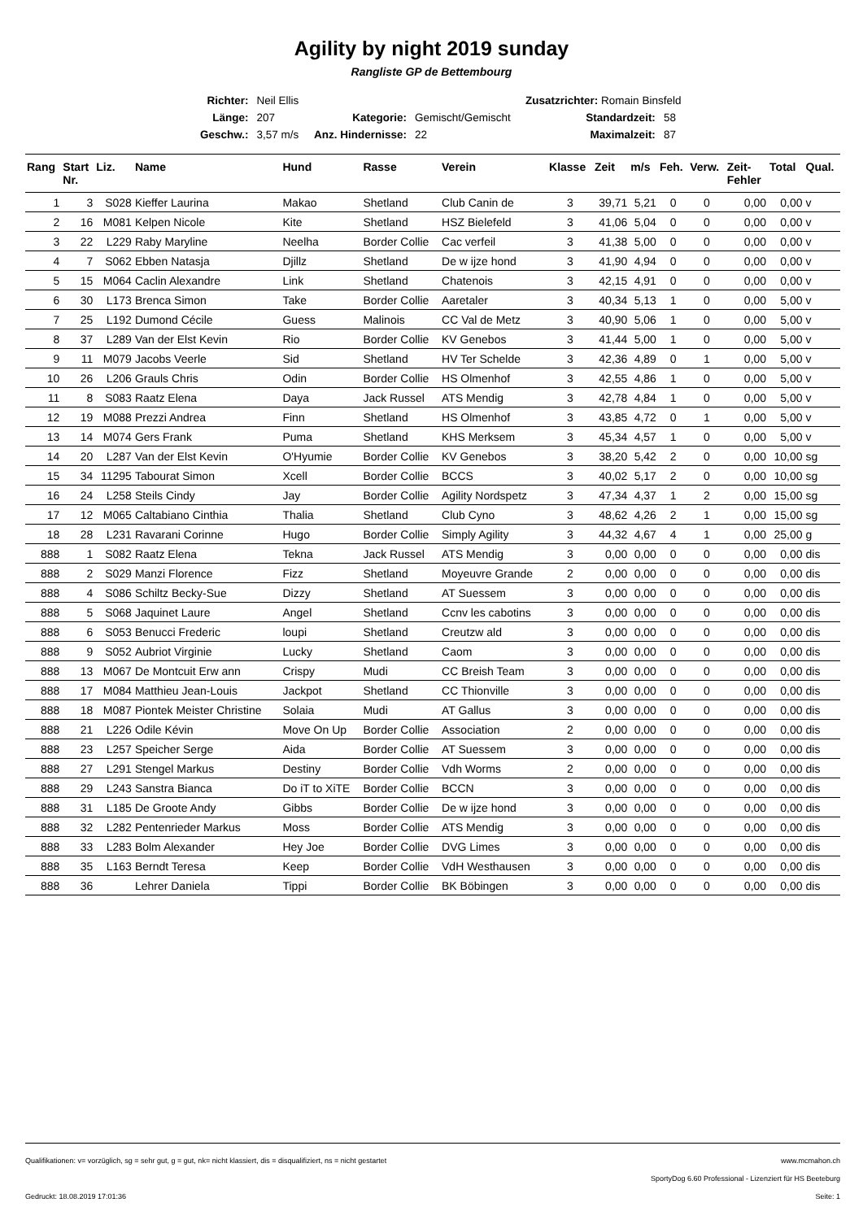Agility by night 2019 sunday
Rangliste GP de Bettembourg
| Richter: | Neil Ellis | | Zusatzrichter: Romain Binsfeld | | |
| Länge: | 207 | Kategorie: | Gemischt/Gemischt | Standardzeit: | 58 |
| Geschw.: | 3,57 m/s | Anz. Hindernisse: | 22 | Maximalzeit: | 87 |
| Rang | Start Nr. | Liz. | Name | Hund | Rasse | Verein | Klasse | Zeit | m/s | Feh. | Verw. | Zeit- Fehler | Total | Qual. |
| --- | --- | --- | --- | --- | --- | --- | --- | --- | --- | --- | --- | --- | --- | --- |
| 1 | 3 | S028 | Kieffer Laurina | Makao | Shetland | Club Canin de | 3 | 39,71 | 5,21 | 0 | 0 | 0,00 | 0,00 | v |
| 2 | 16 | M081 | Kelpen Nicole | Kite | Shetland | HSZ Bielefeld | 3 | 41,06 | 5,04 | 0 | 0 | 0,00 | 0,00 | v |
| 3 | 22 | L229 | Raby Maryline | Neelha | Border Collie | Cac verfeil | 3 | 41,38 | 5,00 | 0 | 0 | 0,00 | 0,00 | v |
| 4 | 7 | S062 | Ebben Natasja | Djillz | Shetland | De w ijze hond | 3 | 41,90 | 4,94 | 0 | 0 | 0,00 | 0,00 | v |
| 5 | 15 | M064 | Caclin Alexandre | Link | Shetland | Chatenois | 3 | 42,15 | 4,91 | 0 | 0 | 0,00 | 0,00 | v |
| 6 | 30 | L173 | Brenca Simon | Take | Border Collie | Aaretaler | 3 | 40,34 | 5,13 | 1 | 0 | 0,00 | 5,00 | v |
| 7 | 25 | L192 | Dumond Cécile | Guess | Malinois | CC Val de Metz | 3 | 40,90 | 5,06 | 1 | 0 | 0,00 | 5,00 | v |
| 8 | 37 | L289 | Van der Elst Kevin | Rio | Border Collie | KV Genebos | 3 | 41,44 | 5,00 | 1 | 0 | 0,00 | 5,00 | v |
| 9 | 11 | M079 | Jacobs Veerle | Sid | Shetland | HV Ter Schelde | 3 | 42,36 | 4,89 | 0 | 1 | 0,00 | 5,00 | v |
| 10 | 26 | L206 | Grauls Chris | Odin | Border Collie | HS Olmenhof | 3 | 42,55 | 4,86 | 1 | 0 | 0,00 | 5,00 | v |
| 11 | 8 | S083 | Raatz Elena | Daya | Jack Russel | ATS Mendig | 3 | 42,78 | 4,84 | 1 | 0 | 0,00 | 5,00 | v |
| 12 | 19 | M088 | Prezzi Andrea | Finn | Shetland | HS Olmenhof | 3 | 43,85 | 4,72 | 0 | 1 | 0,00 | 5,00 | v |
| 13 | 14 | M074 | Gers Frank | Puma | Shetland | KHS Merksem | 3 | 45,34 | 4,57 | 1 | 0 | 0,00 | 5,00 | v |
| 14 | 20 | L287 | Van der Elst Kevin | O'Hyumie | Border Collie | KV Genebos | 3 | 38,20 | 5,42 | 2 | 0 | 0,00 | 10,00 | sg |
| 15 | 34 | 11295 | Tabourat Simon | Xcell | Border Collie | BCCS | 3 | 40,02 | 5,17 | 2 | 0 | 0,00 | 10,00 | sg |
| 16 | 24 | L258 | Steils Cindy | Jay | Border Collie | Agility Nordspetz | 3 | 47,34 | 4,37 | 1 | 2 | 0,00 | 15,00 | sg |
| 17 | 12 | M065 | Caltabiano Cinthia | Thalia | Shetland | Club Cyno | 3 | 48,62 | 4,26 | 2 | 1 | 0,00 | 15,00 | sg |
| 18 | 28 | L231 | Ravarani Corinne | Hugo | Border Collie | Simply Agility | 3 | 44,32 | 4,67 | 4 | 1 | 0,00 | 25,00 | g |
| 888 | 1 | S082 | Raatz Elena | Tekna | Jack Russel | ATS Mendig | 3 | 0,00 | 0,00 | 0 | 0 | 0,00 | 0,00 | dis |
| 888 | 2 | S029 | Manzi Florence | Fizz | Shetland | Moyeuvre Grande | 2 | 0,00 | 0,00 | 0 | 0 | 0,00 | 0,00 | dis |
| 888 | 4 | S086 | Schiltz Becky-Sue | Dizzy | Shetland | AT Suessem | 3 | 0,00 | 0,00 | 0 | 0 | 0,00 | 0,00 | dis |
| 888 | 5 | S068 | Jaquinet Laure | Angel | Shetland | Ccnv les cabotins | 3 | 0,00 | 0,00 | 0 | 0 | 0,00 | 0,00 | dis |
| 888 | 6 | S053 | Benucci Frederic | loupi | Shetland | Creutzw ald | 3 | 0,00 | 0,00 | 0 | 0 | 0,00 | 0,00 | dis |
| 888 | 9 | S052 | Aubriot Virginie | Lucky | Shetland | Caom | 3 | 0,00 | 0,00 | 0 | 0 | 0,00 | 0,00 | dis |
| 888 | 13 | M067 | De Montcuit Erw ann | Crispy | Mudi | CC Breish Team | 3 | 0,00 | 0,00 | 0 | 0 | 0,00 | 0,00 | dis |
| 888 | 17 | M084 | Matthieu Jean-Louis | Jackpot | Shetland | CC Thionville | 3 | 0,00 | 0,00 | 0 | 0 | 0,00 | 0,00 | dis |
| 888 | 18 | M087 | Piontek Meister Christine | Solaia | Mudi | AT Gallus | 3 | 0,00 | 0,00 | 0 | 0 | 0,00 | 0,00 | dis |
| 888 | 21 | L226 | Odile Kévin | Move On Up | Border Collie | Association | 2 | 0,00 | 0,00 | 0 | 0 | 0,00 | 0,00 | dis |
| 888 | 23 | L257 | Speicher Serge | Aida | Border Collie | AT Suessem | 3 | 0,00 | 0,00 | 0 | 0 | 0,00 | 0,00 | dis |
| 888 | 27 | L291 | Stengel Markus | Destiny | Border Collie | Vdh Worms | 2 | 0,00 | 0,00 | 0 | 0 | 0,00 | 0,00 | dis |
| 888 | 29 | L243 | Sanstra Bianca | Do iT to XiTE | Border Collie | BCCN | 3 | 0,00 | 0,00 | 0 | 0 | 0,00 | 0,00 | dis |
| 888 | 31 | L185 | De Groote Andy | Gibbs | Border Collie | De w ijze hond | 3 | 0,00 | 0,00 | 0 | 0 | 0,00 | 0,00 | dis |
| 888 | 32 | L282 | Pentenrieder Markus | Moss | Border Collie | ATS Mendig | 3 | 0,00 | 0,00 | 0 | 0 | 0,00 | 0,00 | dis |
| 888 | 33 | L283 | Bolm Alexander | Hey Joe | Border Collie | DVG Limes | 3 | 0,00 | 0,00 | 0 | 0 | 0,00 | 0,00 | dis |
| 888 | 35 | L163 | Berndt Teresa | Keep | Border Collie | VdH Westhausen | 3 | 0,00 | 0,00 | 0 | 0 | 0,00 | 0,00 | dis |
| 888 | 36 | | Lehrer Daniela | Tippi | Border Collie | BK Böbingen | 3 | 0,00 | 0,00 | 0 | 0 | 0,00 | 0,00 | dis |
Qualifikationen: v= vorzüglich, sg = sehr gut, g = gut, nk= nicht klassiert, dis = disqualifiziert, ns = nicht gestartet www.mcmahon.ch
SportyDog 6.60 Professional - Lizenziert für HS Beeteburg
Gedruckt: 18.08.2019 17:01:36 Seite: 1